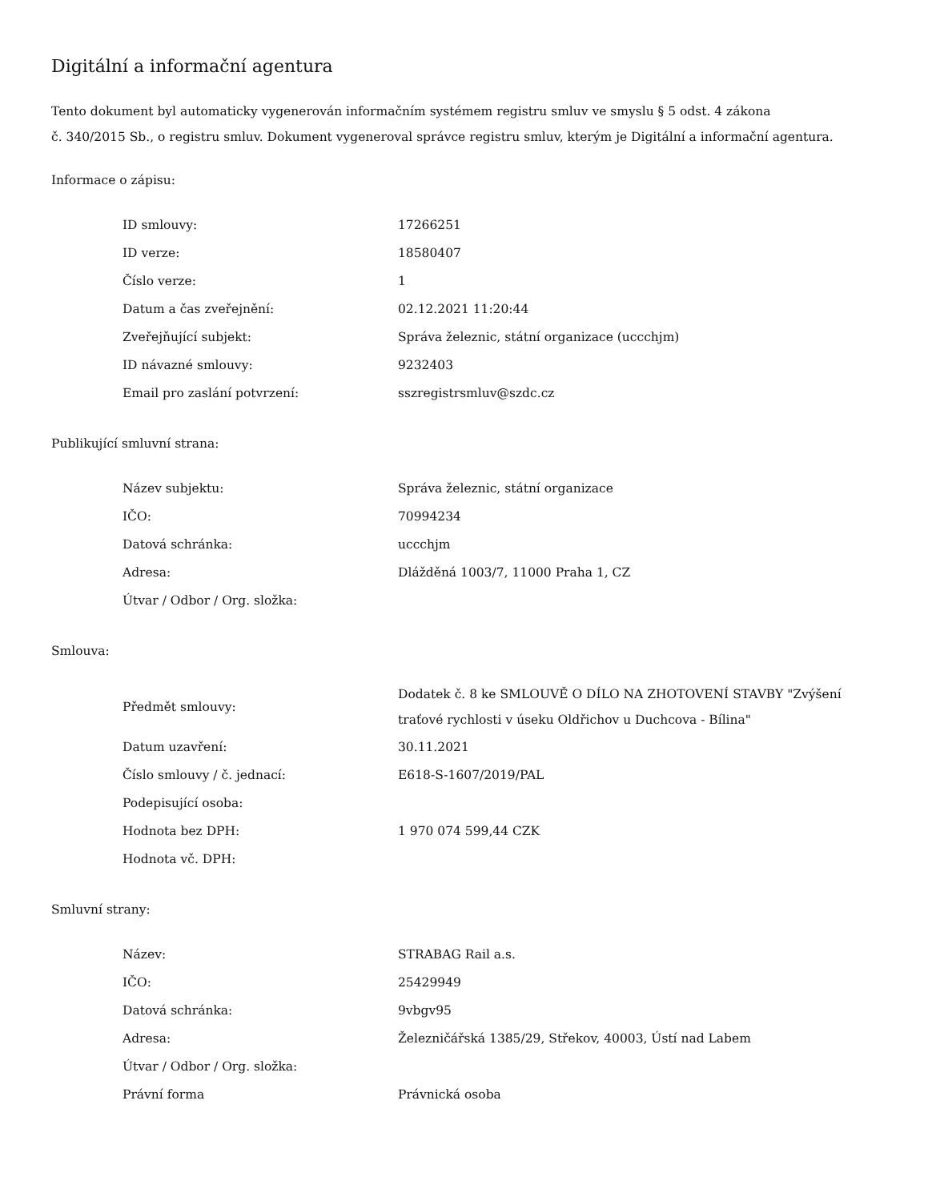Digitální a informační agentura
Tento dokument byl automaticky vygenerován informačním systémem registru smluv ve smyslu § 5 odst. 4 zákona
č. 340/2015 Sb., o registru smluv. Dokument vygeneroval správce registru smluv, kterým je Digitální a informační agentura.
Informace o zápisu:
| ID smlouvy: | 17266251 |
| ID verze: | 18580407 |
| Číslo verze: | 1 |
| Datum a čas zveřejnění: | 02.12.2021 11:20:44 |
| Zveřejňující subjekt: | Správa železnic, státní organizace (uccchjm) |
| ID návazné smlouvy: | 9232403 |
| Email pro zaslání potvrzení: | sszregistrsmluv@szdc.cz |
Publikující smluvní strana:
| Název subjektu: | Správa železnic, státní organizace |
| IČO: | 70994234 |
| Datová schránka: | uccchjm |
| Adresa: | Dlážděná 1003/7, 11000 Praha 1, CZ |
| Útvar / Odbor / Org. složka: | |
Smlouva:
| Předmět smlouvy: | Dodatek č. 8 ke SMLOUVĚ O DÍLO NA ZHOTOVENÍ STAVBY "Zvýšení traťové rychlosti v úseku Oldřichov u Duchcova - Bílina" |
| Datum uzavření: | 30.11.2021 |
| Číslo smlouvy / č. jednací: | E618-S-1607/2019/PAL |
| Podepisující osoba: | |
| Hodnota bez DPH: | 1 970 074 599,44 CZK |
| Hodnota vč. DPH: | |
Smluvní strany:
| Název: | STRABAG Rail a.s. |
| IČO: | 25429949 |
| Datová schránka: | 9vbgv95 |
| Adresa: | Železničářská 1385/29, Střekov, 40003, Ústí nad Labem |
| Útvar / Odbor / Org. složka: | |
| Právní forma | Právnická osoba |